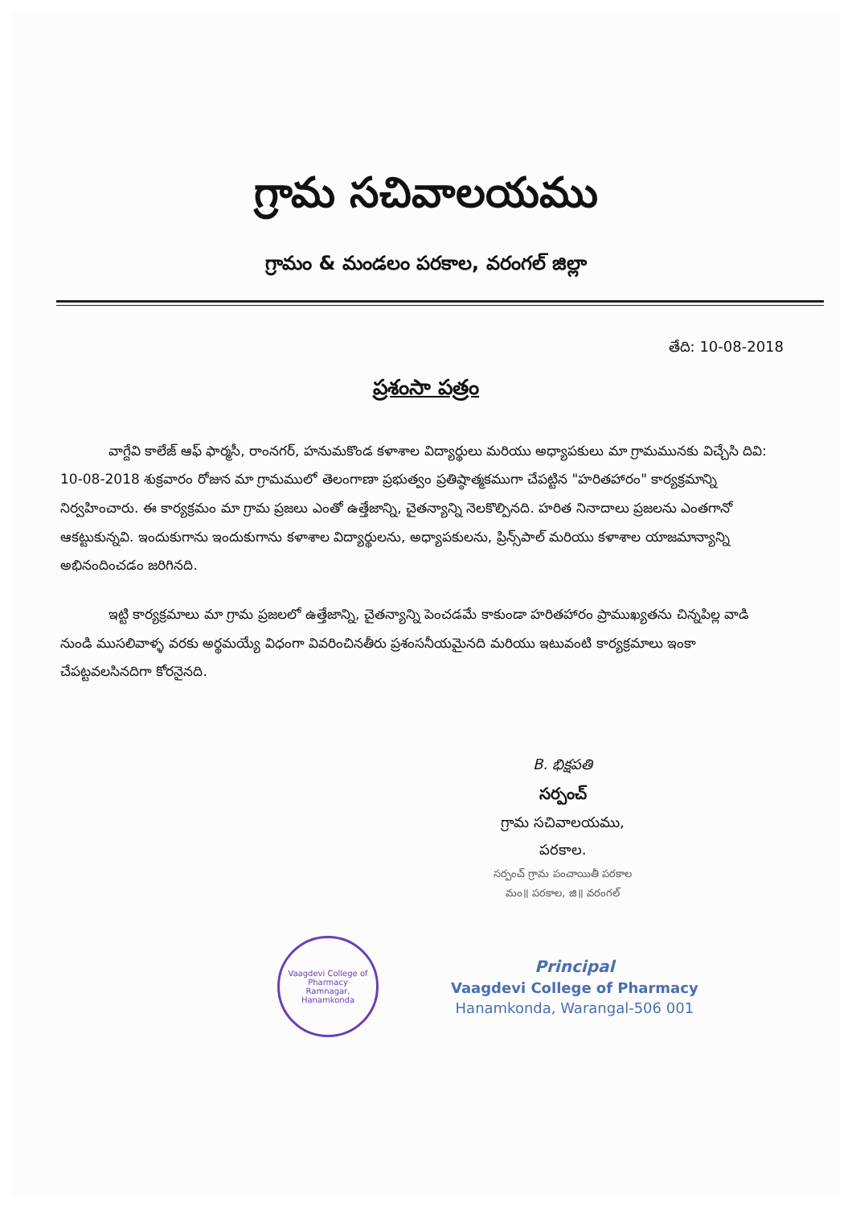గ్రామ సచివాలయము
గ్రామం & మండలం పరకాల, వరంగల్ జిల్లా
తేది: 10-08-2018
ప్రశంసా పత్రం
వాగ్దేవి కాలేజ్ ఆఫ్ ఫార్మసీ, రాంనగర్, హనుమకొండ కళాశాల విద్యార్థులు మరియు అధ్యాపకులు మా గ్రామమునకు విచ్చేసి దివి: 10-08-2018 శుక్రవారం రోజున మా గ్రామములో తెలంగాణా ప్రభుత్వం ప్రతిష్ఠాత్మకముగా చేపట్టిన "హరితహారం" కార్యక్రమాన్ని నిర్వహించారు. ఈ కార్యక్రమం మా గ్రామ ప్రజలు ఎంతో ఉత్తేజాన్ని, చైతన్యాన్ని నెలకొల్పినది. హరిత నినాదాలు ప్రజలను ఎంతగానో ఆకట్టుకున్నవి. ఇందుకుగాను ఇందుకుగాను కళాశాల విద్యార్థులను, అధ్యాపకులను, ప్రిన్స్‌పాల్ మరియు కళాశాల యాజమాన్యాన్ని అభినందించడం జరిగినది.
ఇట్టి కార్యక్రమాలు మా గ్రామ ప్రజలలో ఉత్తేజాన్ని, చైతన్యాన్ని పెంచడమే కాకుండా హరితహారం ప్రాముఖ్యతను చిన్నపిల్ల వాడి నుండి ముసలివాళ్ళ వరకు అర్థమయ్యే విధంగా వివరించినతీరు ప్రశంసనీయమైనది మరియు ఇటువంటి కార్యక్రమాలు ఇంకా చేపట్టవలసినదిగా కోరనైనది.
B. భిక్షపతి
సర్పంచ్
గ్రామ సచివాలయము,
పరకాల.
సర్పంచ్ గ్రామ పంచాయితీ పరకాల
మం॥ పరకాల, జి॥ వరంగల్
Vaagdevi College of Pharmacy
Ramnagar, Hanamkonda
Principal
Vaagdevi College of Pharmacy
Hanamkonda, Warangal-506 001